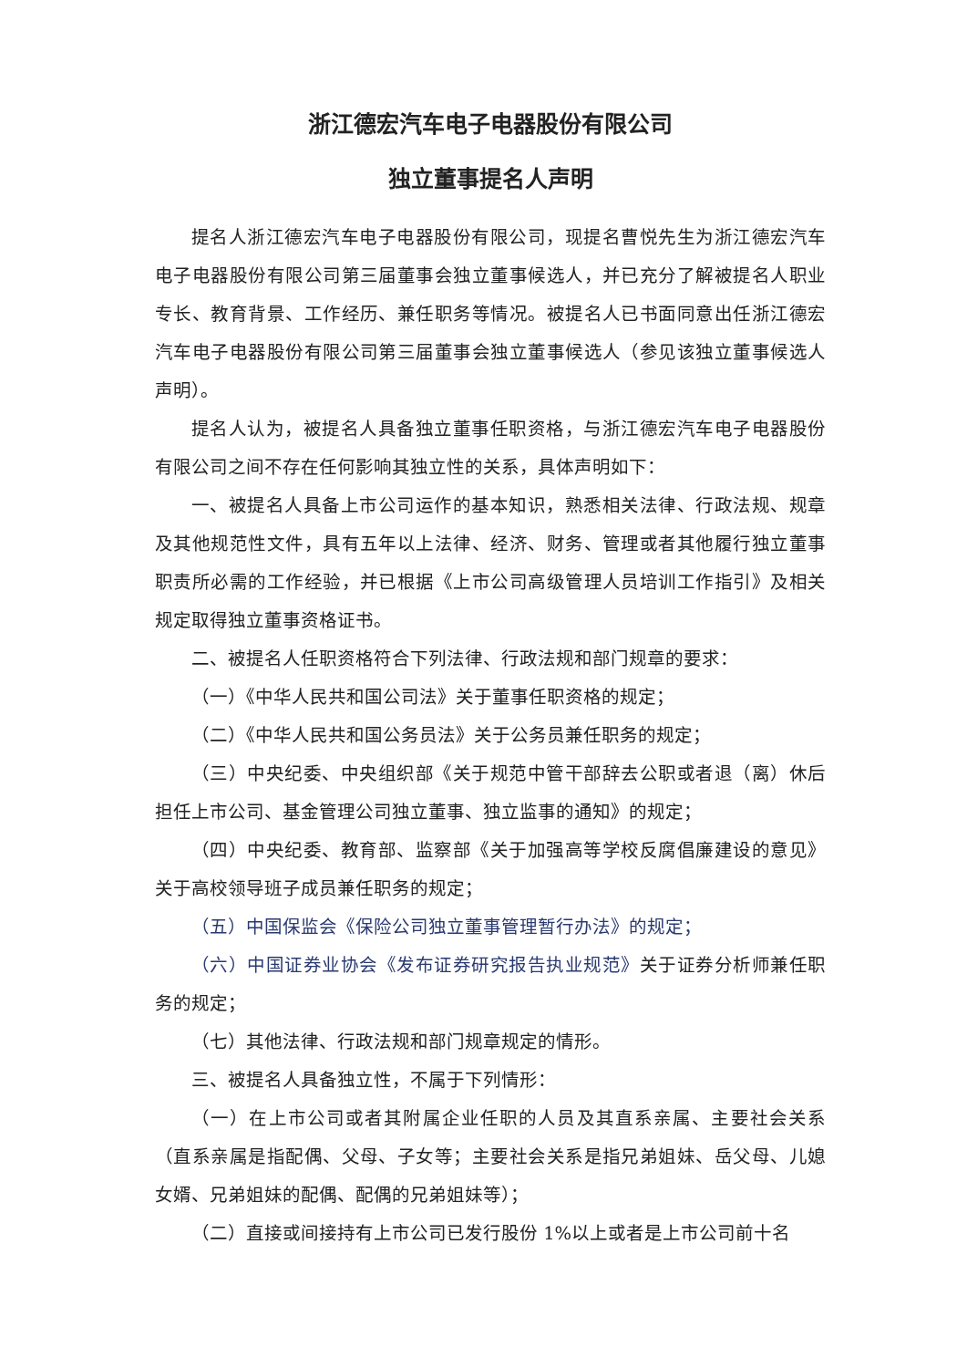浙江德宏汽车电子电器股份有限公司
独立董事提名人声明
提名人浙江德宏汽车电子电器股份有限公司，现提名曹悦先生为浙江德宏汽车电子电器股份有限公司第三届董事会独立董事候选人，并已充分了解被提名人职业专长、教育背景、工作经历、兼任职务等情况。被提名人已书面同意出任浙江德宏汽车电子电器股份有限公司第三届董事会独立董事候选人（参见该独立董事候选人声明）。
提名人认为，被提名人具备独立董事任职资格，与浙江德宏汽车电子电器股份有限公司之间不存在任何影响其独立性的关系，具体声明如下：
一、被提名人具备上市公司运作的基本知识，熟悉相关法律、行政法规、规章及其他规范性文件，具有五年以上法律、经济、财务、管理或者其他履行独立董事职责所必需的工作经验，并已根据《上市公司高级管理人员培训工作指引》及相关规定取得独立董事资格证书。
二、被提名人任职资格符合下列法律、行政法规和部门规章的要求：
（一）《中华人民共和国公司法》关于董事任职资格的规定；
（二）《中华人民共和国公务员法》关于公务员兼任职务的规定；
（三）中央纪委、中央组织部《关于规范中管干部辞去公职或者退（离）休后担任上市公司、基金管理公司独立董事、独立监事的通知》的规定；
（四）中央纪委、教育部、监察部《关于加强高等学校反腐倡廉建设的意见》关于高校领导班子成员兼任职务的规定；
（五）中国保监会《保险公司独立董事管理暂行办法》的规定；
（六）中国证券业协会《发布证券研究报告执业规范》关于证券分析师兼任职务的规定；
（七）其他法律、行政法规和部门规章规定的情形。
三、被提名人具备独立性，不属于下列情形：
（一）在上市公司或者其附属企业任职的人员及其直系亲属、主要社会关系（直系亲属是指配偶、父母、子女等；主要社会关系是指兄弟姐妹、岳父母、儿媳女婿、兄弟姐妹的配偶、配偶的兄弟姐妹等）；
（二）直接或间接持有上市公司已发行股份 1%以上或者是上市公司前十名